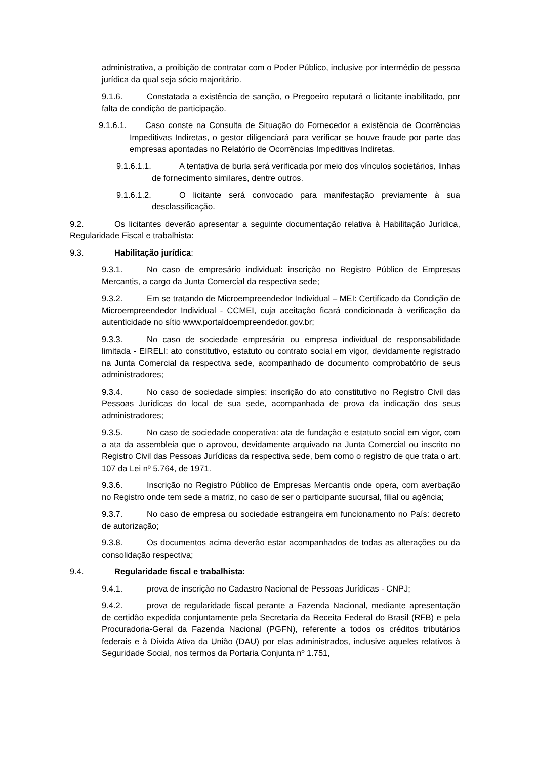administrativa, a proibição de contratar com o Poder Público, inclusive por intermédio de pessoa jurídica da qual seja sócio majoritário.
9.1.6. Constatada a existência de sanção, o Pregoeiro reputará o licitante inabilitado, por falta de condição de participação.
9.1.6.1. Caso conste na Consulta de Situação do Fornecedor a existência de Ocorrências Impeditivas Indiretas, o gestor diligenciará para verificar se houve fraude por parte das empresas apontadas no Relatório de Ocorrências Impeditivas Indiretas.
9.1.6.1.1. A tentativa de burla será verificada por meio dos vínculos societários, linhas de fornecimento similares, dentre outros.
9.1.6.1.2. O licitante será convocado para manifestação previamente à sua desclassificação.
9.2. Os licitantes deverão apresentar a seguinte documentação relativa à Habilitação Jurídica, Regularidade Fiscal e trabalhista:
9.3. Habilitação jurídica:
9.3.1. No caso de empresário individual: inscrição no Registro Público de Empresas Mercantis, a cargo da Junta Comercial da respectiva sede;
9.3.2. Em se tratando de Microempreendedor Individual – MEI: Certificado da Condição de Microempreendedor Individual - CCMEI, cuja aceitação ficará condicionada à verificação da autenticidade no sítio www.portaldoempreendedor.gov.br;
9.3.3. No caso de sociedade empresária ou empresa individual de responsabilidade limitada - EIRELI: ato constitutivo, estatuto ou contrato social em vigor, devidamente registrado na Junta Comercial da respectiva sede, acompanhado de documento comprobatório de seus administradores;
9.3.4. No caso de sociedade simples: inscrição do ato constitutivo no Registro Civil das Pessoas Jurídicas do local de sua sede, acompanhada de prova da indicação dos seus administradores;
9.3.5. No caso de sociedade cooperativa: ata de fundação e estatuto social em vigor, com a ata da assembleia que o aprovou, devidamente arquivado na Junta Comercial ou inscrito no Registro Civil das Pessoas Jurídicas da respectiva sede, bem como o registro de que trata o art. 107 da Lei nº 5.764, de 1971.
9.3.6. Inscrição no Registro Público de Empresas Mercantis onde opera, com averbação no Registro onde tem sede a matriz, no caso de ser o participante sucursal, filial ou agência;
9.3.7. No caso de empresa ou sociedade estrangeira em funcionamento no País: decreto de autorização;
9.3.8. Os documentos acima deverão estar acompanhados de todas as alterações ou da consolidação respectiva;
9.4. Regularidade fiscal e trabalhista:
9.4.1. prova de inscrição no Cadastro Nacional de Pessoas Jurídicas - CNPJ;
9.4.2. prova de regularidade fiscal perante a Fazenda Nacional, mediante apresentação de certidão expedida conjuntamente pela Secretaria da Receita Federal do Brasil (RFB) e pela Procuradoria-Geral da Fazenda Nacional (PGFN), referente a todos os créditos tributários federais e à Dívida Ativa da União (DAU) por elas administrados, inclusive aqueles relativos à Seguridade Social, nos termos da Portaria Conjunta nº 1.751,